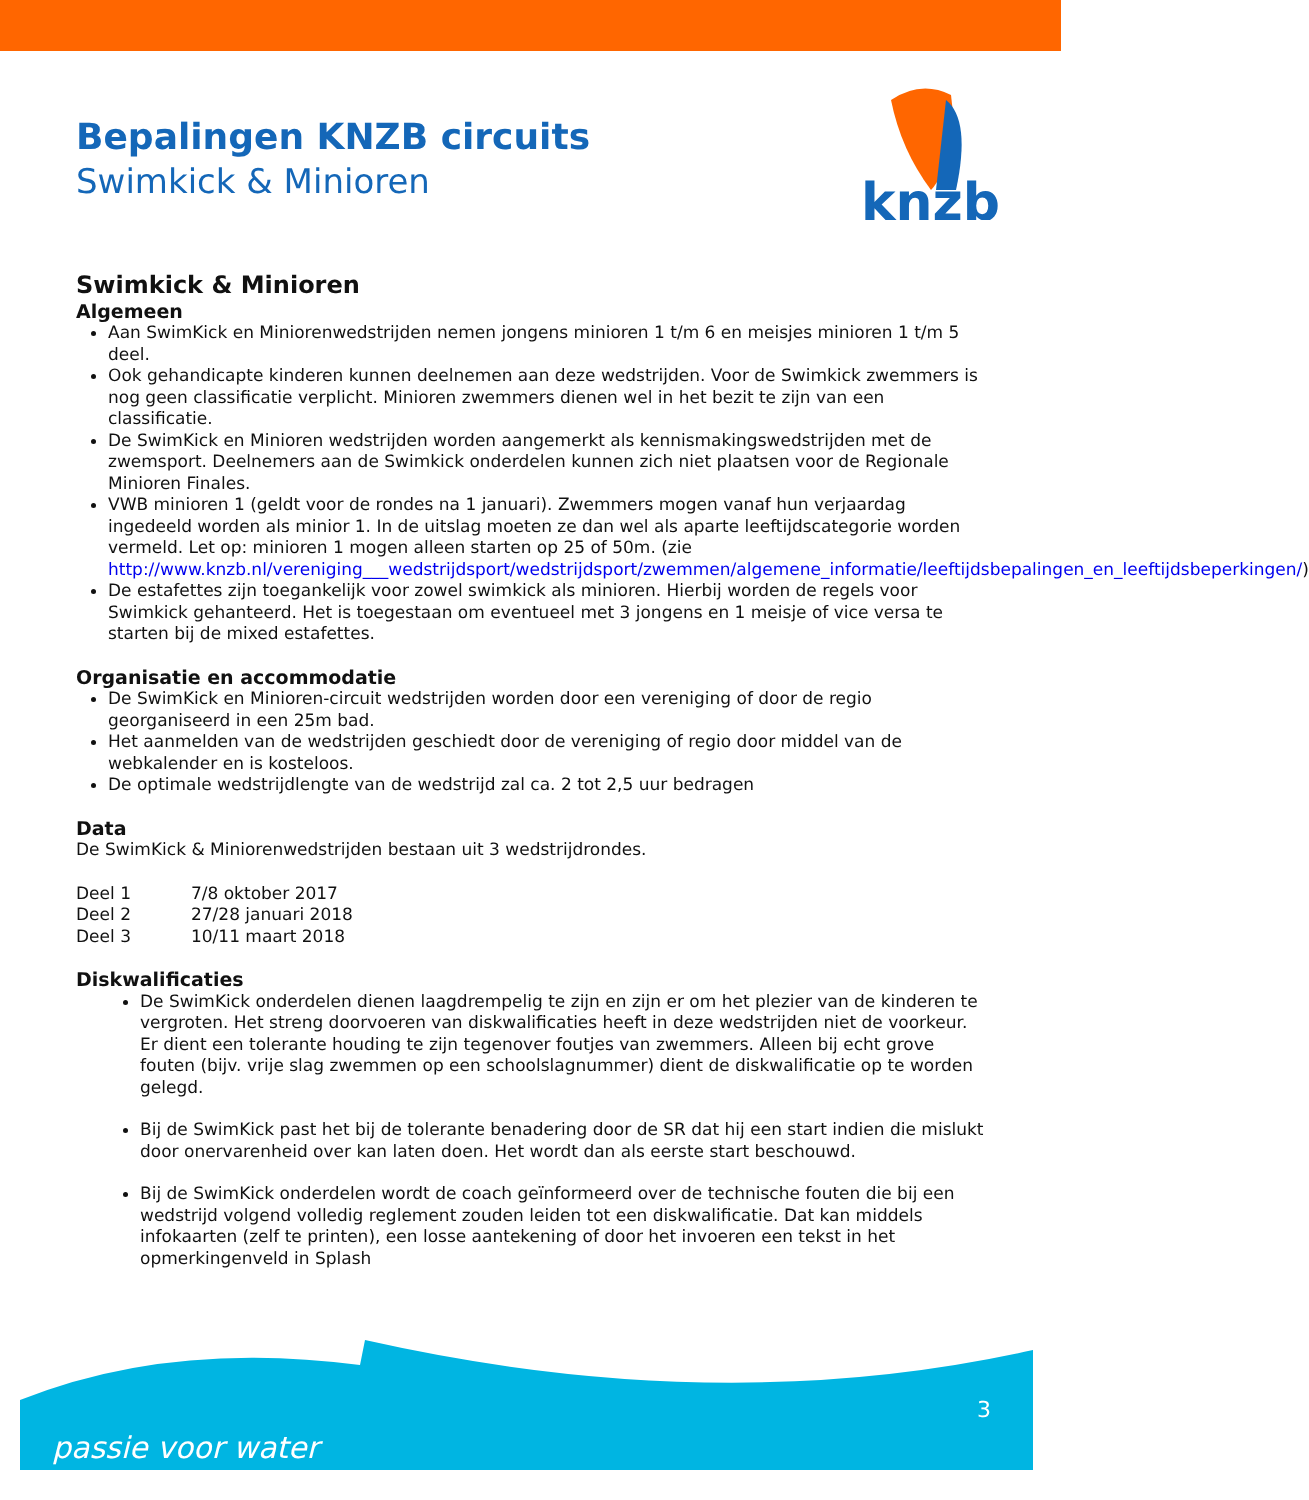knzb
Bepalingen KNZB circuits
Swimkick & Minioren
Swimkick & Minioren
Algemeen
Aan SwimKick en Miniorenwedstrijden nemen jongens minioren 1 t/m 6 en meisjes minioren 1 t/m 5 deel.
Ook gehandicapte kinderen kunnen deelnemen aan deze wedstrijden. Voor de Swimkick zwemmers is nog geen classificatie verplicht. Minioren zwemmers dienen wel in het bezit te zijn van een classificatie.
De SwimKick en Minioren wedstrijden worden aangemerkt als kennismakingswedstrijden met de zwemsport. Deelnemers aan de Swimkick onderdelen kunnen zich niet plaatsen voor de Regionale Minioren Finales.
VWB minioren 1 (geldt voor de rondes na 1 januari). Zwemmers mogen vanaf hun verjaardag ingedeeld worden als minior 1. In de uitslag moeten ze dan wel als aparte leeftijdscategorie worden vermeld. Let op: minioren 1 mogen alleen starten op 25 of 50m. (zie http://www.knzb.nl/vereniging___wedstrijdsport/wedstrijdsport/zwemmen/algemene_informatie/leeftijdsbepalingen_en_leeftijdsbeperkingen/)
De estafettes zijn toegankelijk voor zowel swimkick als minioren. Hierbij worden de regels voor Swimkick gehanteerd. Het is toegestaan om eventueel met 3 jongens en 1 meisje of vice versa te starten bij de mixed estafettes.
Organisatie en accommodatie
De SwimKick en Minioren-circuit wedstrijden worden door een vereniging of door de regio georganiseerd in een 25m bad.
Het aanmelden van de wedstrijden geschiedt door de vereniging of regio door middel van de webkalender en is kosteloos.
De optimale wedstrijdlengte van de wedstrijd zal ca. 2 tot 2,5 uur bedragen
Data
De SwimKick & Miniorenwedstrijden bestaan uit 3 wedstrijdrondes.
| Deel 1 | 7/8 oktober 2017 |
| Deel 2 | 27/28 januari 2018 |
| Deel 3 | 10/11 maart 2018 |
Diskwalificaties
De SwimKick onderdelen dienen laagdrempelig te zijn en zijn er om het plezier van de kinderen te vergroten. Het streng doorvoeren van diskwalificaties heeft in deze wedstrijden niet de voorkeur. Er dient een tolerante houding te zijn tegenover foutjes van zwemmers. Alleen bij echt grove fouten (bijv. vrije slag zwemmen op een schoolslagnummer) dient de diskwalificatie op te worden gelegd.
Bij de SwimKick past het bij de tolerante benadering door de SR dat hij een start indien die mislukt door onervarenheid over kan laten doen. Het wordt dan als eerste start beschouwd.
Bij de SwimKick onderdelen wordt de coach geïnformeerd over de technische fouten die bij een wedstrijd volgend volledig reglement zouden leiden tot een diskwalificatie. Dat kan middels infokaarten (zelf te printen), een losse aantekening of door het invoeren een tekst in het opmerkingenveld in Splash
passie voor water
3